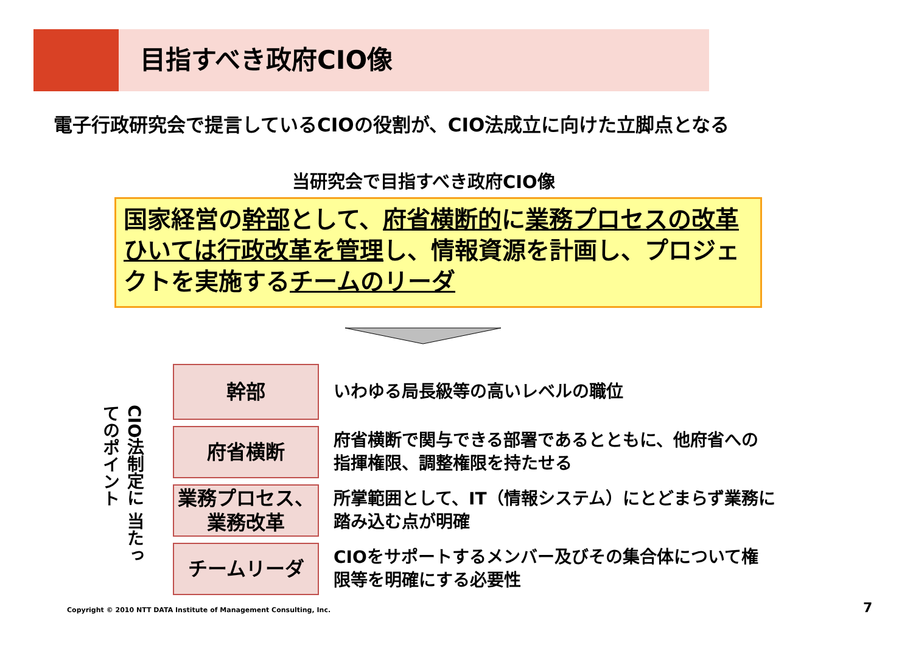目指すべき政府CIO像
電子行政研究会で提言しているCIOの役割が、CIO法成立に向けた立脚点となる
当研究会で目指すべき政府CIO像
国家経営の幹部として、府省横断的に業務プロセスの改革ひいては行政改革を管理し、情報資源を計画し、プロジェクトを実施するチームのリーダ
CIO法制定に 当たってのポイント
幹部
いわゆる局長級等の高いレベルの職位
府省横断
府省横断で関与できる部署であるとともに、他府省への
指揮権限、調整権限を持たせる
業務プロセス、
業務改革
所掌範囲として、IT（情報システム）にとどまらず業務に
踏み込む点が明確
チームリーダ
CIOをサポートするメンバー及びその集合体について権
限等を明確にする必要性
Copyright © 2010 NTT DATA Institute of Management Consulting, Inc.
7